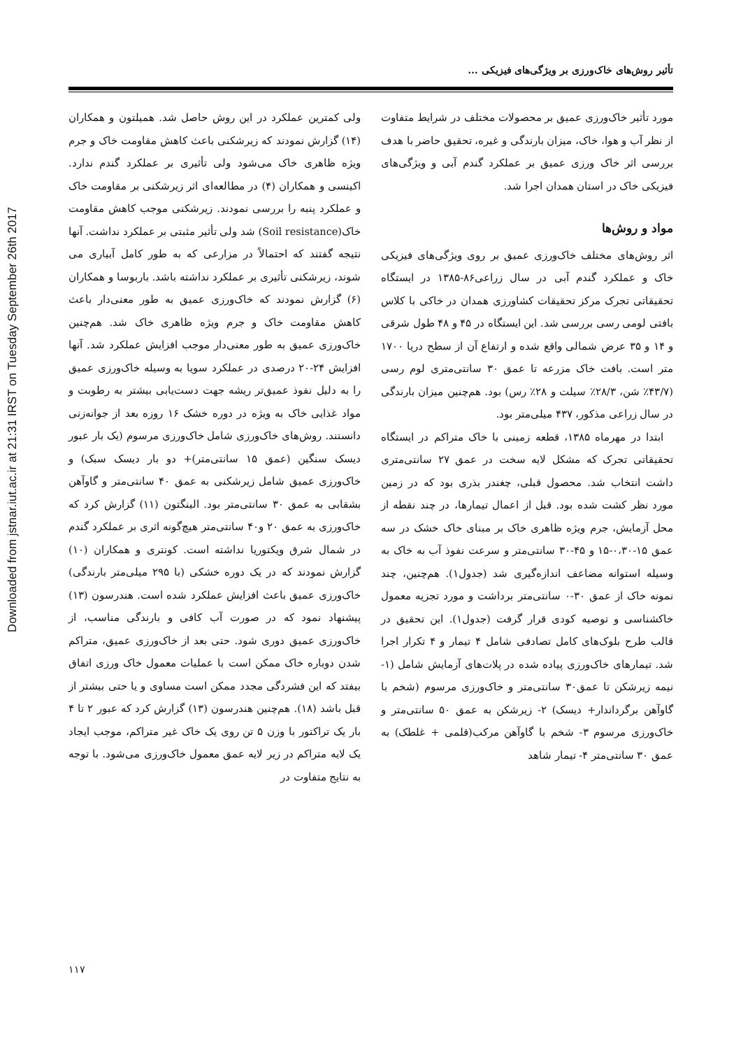Downloaded from jstnar.iut.ac.ir at 21:31 IRST on Tuesday September 26th 2017
تأثیر روش‌های خاک‌ورزی بر ویژگی‌های فیزیکی ...
ولی کمترین عملکرد در این روش حاصل شد. همیلتون و همکاران (۱۴) گزارش نمودند که زیرشکنی باعث کاهش مقاومت خاک و جرم ویژه ظاهری خاک می‌شود ولی تأثیری بر عملکرد گندم ندارد. اکینسی و همکاران (۴) در مطالعه‌ای اثر زیرشکنی بر مقاومت خاک و عملکرد پنبه را بررسی نمودند. زیرشکنی موجب کاهش مقاومت خاک(Soil resistance) شد ولی تأثیر مثبتی بر عملکرد نداشت. آنها نتیجه گفتند که احتمالاً در مزارعی که به طور کامل آبیاری می شوند، زیرشکنی تأثیری بر عملکرد نداشته باشد. باربوسا و همکاران (۶) گزارش نمودند که خاک‌ورزی عمیق به طور معنی‌دار باعث کاهش مقاومت خاک و جرم ویژه ظاهری خاک شد. هم‌چنین خاک‌ورزی عمیق به طور معنی‌دار موجب افزایش عملکرد شد. آنها افزایش ۲۴-۲۰ درصدی در عملکرد سویا به وسیله خاک‌ورزی عمیق را به دلیل نفوذ عمیق‌تر ریشه جهت دست‌یابی بیشتر به رطوبت و مواد غذایی خاک به ویژه در دوره خشک ۱۶ روزه بعد از جوانه‌زنی دانستند. روش‌های خاک‌ورزی شامل خاک‌ورزی مرسوم (یک بار عبور دیسک سنگین (عمق ۱۵ سانتی‌متر)+ دو بار دیسک سبک) و خاک‌ورزی عمیق شامل زیرشکنی به عمق ۴۰ سانتی‌متر و گاوآهن بشقابی به عمق ۳۰ سانتی‌متر بود. الینگتون (۱۱) گزارش کرد که خاک‌ورزی به عمق ۲۰ و۴۰ سانتی‌متر هیچ‌گونه اثری بر عملکرد گندم در شمال شرق ویکتوریا نداشته است. کونتری و همکاران (۱۰) گزارش نمودند که در یک دوره خشکی (با ۲۹۵ میلی‌متر بارندگی) خاک‌ورزی عمیق باعث افزایش عملکرد شده است. هندرسون (۱۳) پیشنهاد نمود که در صورت آب کافی و بارندگی مناسب، از خاک‌ورزی عمیق دوری شود. حتی بعد از خاک‌ورزی عمیق، متراکم شدن دوباره خاک ممکن است با عملیات معمول خاک ورزی اتفاق بیفتد که این فشردگی مجدد ممکن است مساوی و یا حتی بیشتر از قبل باشد (۱۸). هم‌چنین هندرسون (۱۳) گزارش کرد که عبور ۲ تا ۴ بار یک تراکتور با وزن ۵ تن روی یک خاک غیر متراکم، موجب ایجاد یک لایه متراکم در زیر لایه عمق معمول خاک‌ورزی می‌شود. با توجه به نتایج متفاوت در
مورد تأثیر خاک‌ورزی عمیق بر محصولات مختلف در شرایط متفاوت از نظر آب و هوا، خاک، میزان بارندگی و غیره، تحقیق حاضر با هدف بررسی اثر خاک ورزی عمیق بر عملکرد گندم آبی و ویژگی‌های فیزیکی خاک در استان همدان اجرا شد.
مواد و روش‌ها
اثر روش‌های مختلف خاک‌ورزی عمیق بر روی ویژگی‌های فیزیکی خاک و عملکرد گندم آبی در سال زراعی۸۶-۱۳۸۵ در ایستگاه تحقیقاتی تجرک مرکز تحقیقات کشاورزی همدان در خاکی با کلاس بافتی لومی رسی بررسی شد. این ایستگاه در ۴۵ و ۴۸ طول شرقی و ۱۴ و ۳۵ عرض شمالی واقع شده و ارتفاع آن از سطح دریا ۱۷۰۰ متر است. بافت خاک مزرعه تا عمق ۳۰ سانتی‌متری لوم رسی (۴۳/۷٪ شن، ۲۸/۳٪ سیلت و ۲۸٪ رس) بود. هم‌چنین میزان بارندگی در سال زراعی مذکور، ۴۳۷ میلی‌متر بود.
ابتدا در مهرماه ۱۳۸۵، قطعه زمینی با خاک متراکم در ایستگاه تحقیقاتی تجرک که مشکل لایه سخت در عمق ۲۷ سانتی‌متری داشت انتخاب شد. محصول قبلی، چغندر بذری بود که در زمین مورد نظر کشت شده بود. قبل از اعمال تیمارها، در چند نقطه از محل آزمایش، جرم ویژه ظاهری خاک بر مبنای خاک خشک در سه عمق ۱۵-۰،۳۰-۱۵ و ۴۵-۳۰ سانتی‌متر و سرعت نفوذ آب به خاک به وسیله استوانه مضاعف اندازه‌گیری شد (جدول۱). هم‌چنین، چند نمونه خاک از عمق ۳۰-۰ سانتی‌متر برداشت و مورد تجزیه معمول خاکشناسی و توصیه کودی قرار گرفت (جدول۱). این تحقیق در قالب طرح بلوک‌های کامل تصادفی شامل ۴ تیمار و ۴ تکرار اجرا شد. تیمارهای خاک‌ورزی پیاده شده در پلات‌های آزمایش شامل (۱- نیمه زیرشکن تا عمق۳۰ سانتی‌متر و خاک‌ورزی مرسوم (شخم با گاوآهن برگرداندار+ دیسک) ۲- زیرشکن به عمق ۵۰ سانتی‌متر و خاک‌ورزی مرسوم ۳- شخم با گاوآهن مرکب(قلمی + غلطک) به عمق ۳۰ سانتی‌متر ۴- تیمار شاهد
۱۱۷